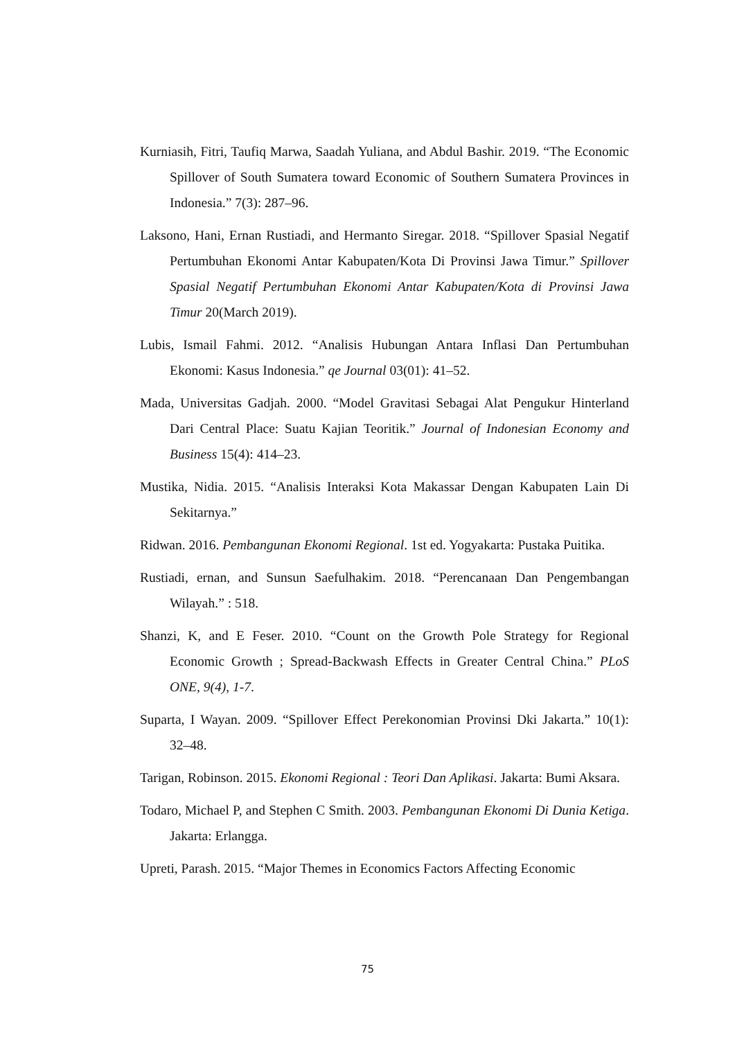Kurniasih, Fitri, Taufiq Marwa, Saadah Yuliana, and Abdul Bashir. 2019. “The Economic Spillover of South Sumatera toward Economic of Southern Sumatera Provinces in Indonesia.” 7(3): 287–96.
Laksono, Hani, Ernan Rustiadi, and Hermanto Siregar. 2018. “Spillover Spasial Negatif Pertumbuhan Ekonomi Antar Kabupaten/Kota Di Provinsi Jawa Timur.” Spillover Spasial Negatif Pertumbuhan Ekonomi Antar Kabupaten/Kota di Provinsi Jawa Timur 20(March 2019).
Lubis, Ismail Fahmi. 2012. “Analisis Hubungan Antara Inflasi Dan Pertumbuhan Ekonomi: Kasus Indonesia.” qe Journal 03(01): 41–52.
Mada, Universitas Gadjah. 2000. “Model Gravitasi Sebagai Alat Pengukur Hinterland Dari Central Place: Suatu Kajian Teoritik.” Journal of Indonesian Economy and Business 15(4): 414–23.
Mustika, Nidia. 2015. “Analisis Interaksi Kota Makassar Dengan Kabupaten Lain Di Sekitarnya.”
Ridwan. 2016. Pembangunan Ekonomi Regional. 1st ed. Yogyakarta: Pustaka Puitika.
Rustiadi, ernan, and Sunsun Saefulhakim. 2018. “Perencanaan Dan Pengembangan Wilayah.” : 518.
Shanzi, K, and E Feser. 2010. “Count on the Growth Pole Strategy for Regional Economic Growth ; Spread-Backwash Effects in Greater Central China.” PLoS ONE, 9(4), 1-7.
Suparta, I Wayan. 2009. “Spillover Effect Perekonomian Provinsi Dki Jakarta.” 10(1): 32–48.
Tarigan, Robinson. 2015. Ekonomi Regional : Teori Dan Aplikasi. Jakarta: Bumi Aksara.
Todaro, Michael P, and Stephen C Smith. 2003. Pembangunan Ekonomi Di Dunia Ketiga. Jakarta: Erlangga.
Upreti, Parash. 2015. “Major Themes in Economics Factors Affecting Economic
75